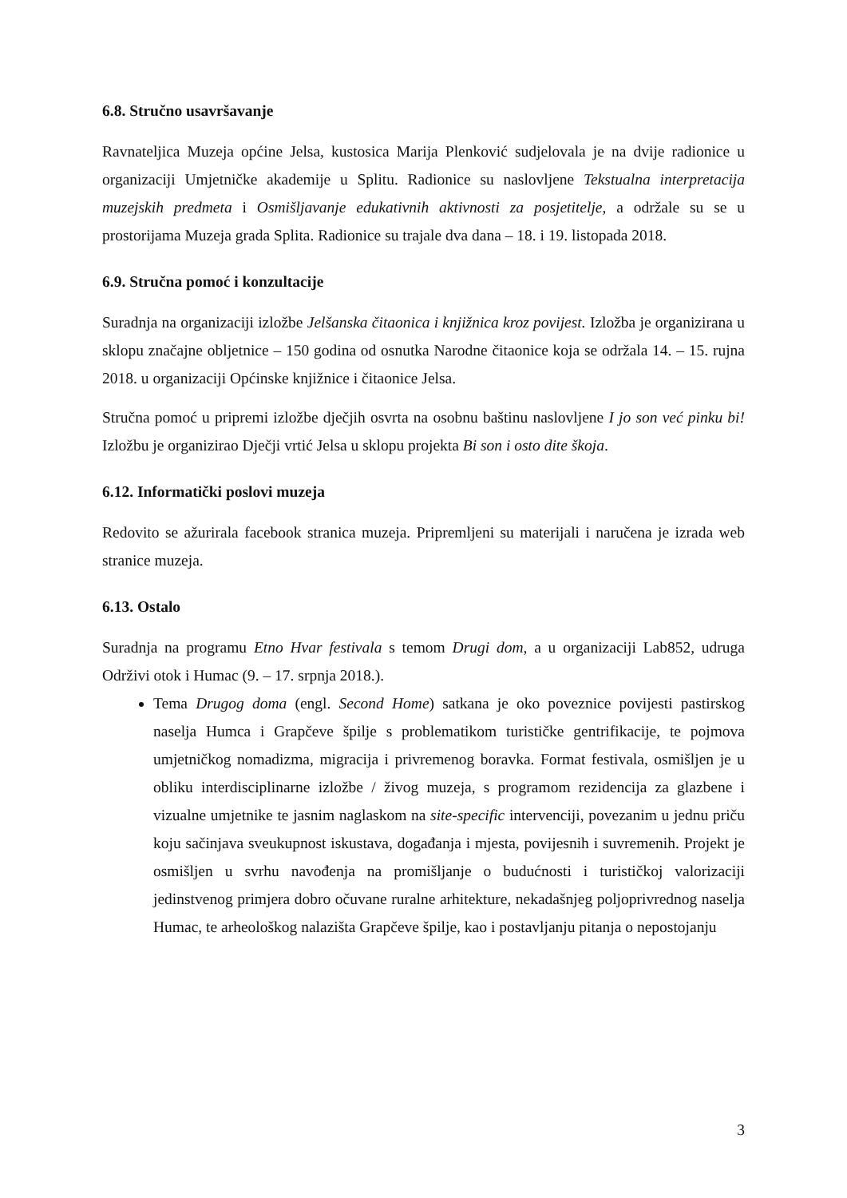6.8. Stručno usavršavanje
Ravnateljica Muzeja općine Jelsa, kustosica Marija Plenković sudjelovala je na dvije radionice u organizaciji Umjetničke akademije u Splitu. Radionice su naslovljene Tekstualna interpretacija muzejskih predmeta i Osmišljavanje edukativnih aktivnosti za posjetitelje, a održale su se u prostorijama Muzeja grada Splita. Radionice su trajale dva dana – 18. i 19. listopada 2018.
6.9. Stručna pomoć i konzultacije
Suradnja na organizaciji izložbe Jelšanska čitaonica i knjižnica kroz povijest. Izložba je organizirana u sklopu značajne obljetnice – 150 godina od osnutka Narodne čitaonice koja se održala 14. – 15. rujna 2018. u organizaciji Općinske knjižnice i čitaonice Jelsa.
Stručna pomoć u pripremi izložbe dječjih osvrta na osobnu baštinu naslovljene I jo son već pinku bi! Izložbu je organizirao Dječji vrtić Jelsa u sklopu projekta Bi son i osto dite škoja.
6.12. Informatički poslovi muzeja
Redovito se ažurirala facebook stranica muzeja. Pripremljeni su materijali i naručena je izrada web stranice muzeja.
6.13. Ostalo
Suradnja na programu Etno Hvar festivala s temom Drugi dom, a u organizaciji Lab852, udruga Održivi otok i Humac (9. – 17. srpnja 2018.).
Tema Drugog doma (engl. Second Home) satkana je oko poveznice povijesti pastirskog naselja Humca i Grapčeve špilje s problematikom turističke gentrifikacije, te pojmova umjetničkog nomadizma, migracija i privremenog boravka. Format festivala, osmišljen je u obliku interdisciplinarne izložbe / živog muzeja, s programom rezidencija za glazbene i vizualne umjetnike te jasnim naglaskom na site-specific intervenciji, povezanim u jednu priču koju sačinjava sveukupnost iskustava, događanja i mjesta, povijesnih i suvremenih. Projekt je osmišljen u svrhu navođenja na promišljanje o budućnosti i turističkoj valorizaciji jedinstvenog primjera dobro očuvane ruralne arhitekture, nekadašnjeg poljoprivrednog naselja Humac, te arheološkog nalazišta Grapčeve špilje, kao i postavljanju pitanja o nepostojanju
3